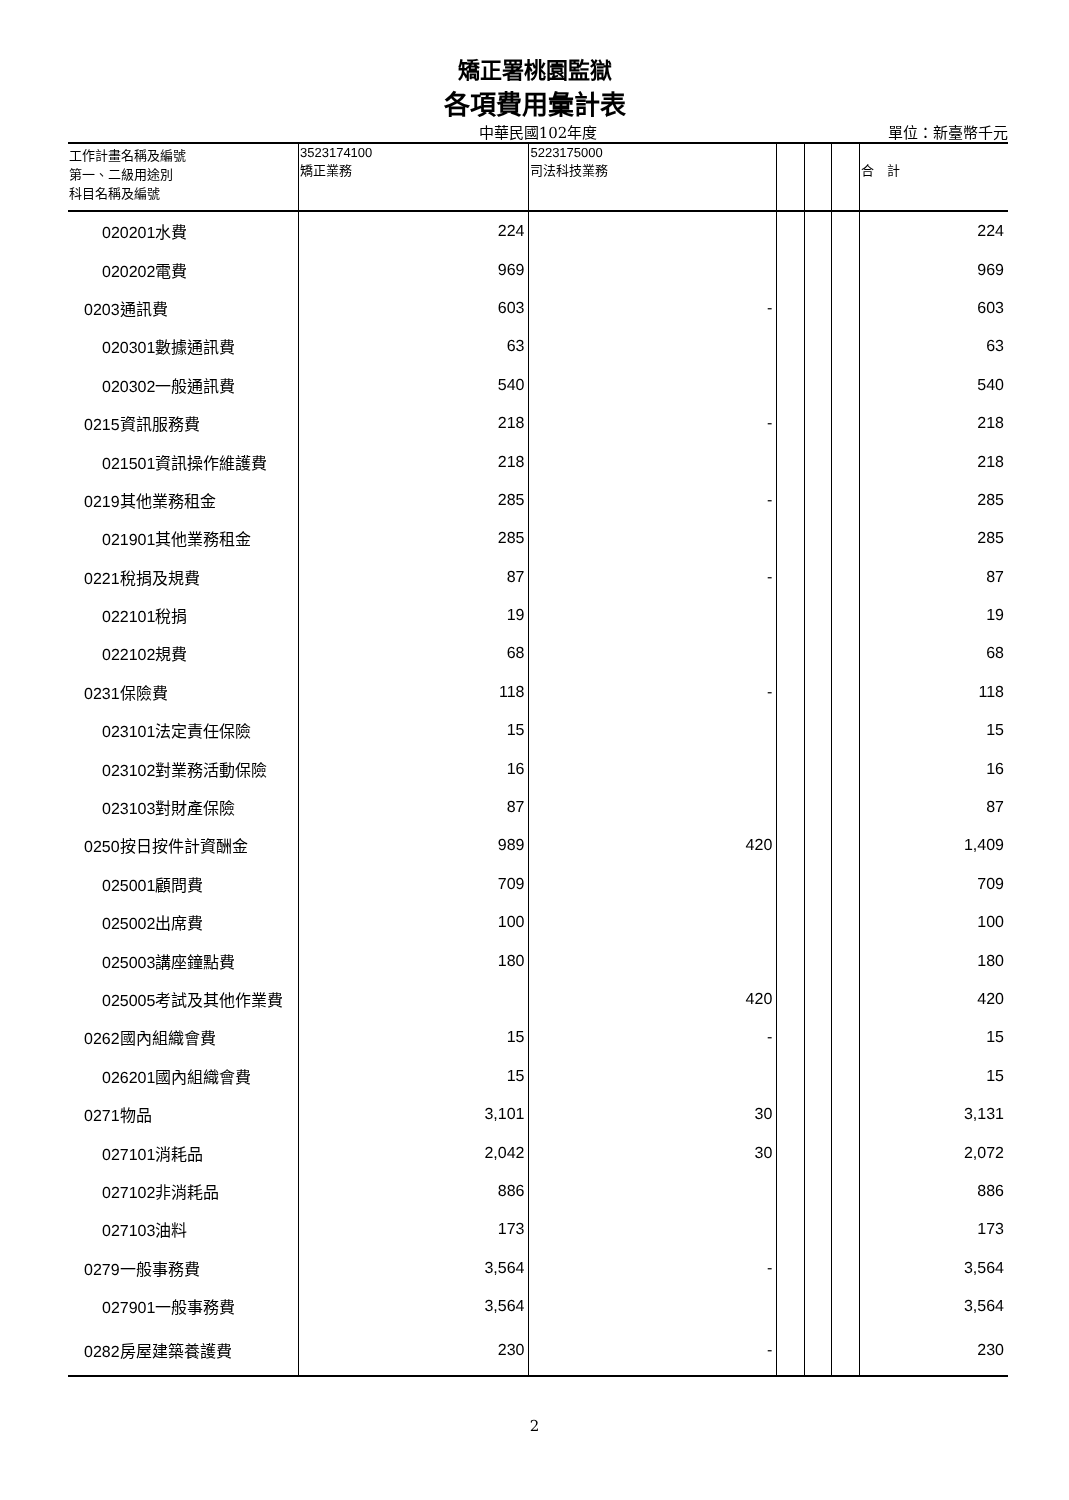矯正署桃園監獄
各項費用彙計表
中華民國102年度 單位：新臺幣千元
| 工作計畫名稱及編號 第一、二級用途別 科目名稱及編號 | 3523174100 矯正業務 | 5223175000 司法科技業務 | | | | 合 計 |
| --- | --- | --- | --- | --- | --- | --- |
| 020201水費 | 224 | | | | | 224 |
| 020202電費 | 969 | | | | | 969 |
| 0203通訊費 | 603 | - | | | | 603 |
| 020301數據通訊費 | 63 | | | | | 63 |
| 020302一般通訊費 | 540 | | | | | 540 |
| 0215資訊服務費 | 218 | - | | | | 218 |
| 021501資訊操作維護費 | 218 | | | | | 218 |
| 0219其他業務租金 | 285 | - | | | | 285 |
| 021901其他業務租金 | 285 | | | | | 285 |
| 0221稅捐及規費 | 87 | - | | | | 87 |
| 022101稅捐 | 19 | | | | | 19 |
| 022102規費 | 68 | | | | | 68 |
| 0231保險費 | 118 | - | | | | 118 |
| 023101法定責任保險 | 15 | | | | | 15 |
| 023102對業務活動保險 | 16 | | | | | 16 |
| 023103對財產保險 | 87 | | | | | 87 |
| 0250按日按件計資酬金 | 989 | 420 | | | | 1,409 |
| 025001顧問費 | 709 | | | | | 709 |
| 025002出席費 | 100 | | | | | 100 |
| 025003講座鐘點費 | 180 | | | | | 180 |
| 025005考試及其他作業費 | | 420 | | | | 420 |
| 0262國內組織會費 | 15 | - | | | | 15 |
| 026201國內組織會費 | 15 | | | | | 15 |
| 0271物品 | 3,101 | 30 | | | | 3,131 |
| 027101消耗品 | 2,042 | 30 | | | | 2,072 |
| 027102非消耗品 | 886 | | | | | 886 |
| 027103油料 | 173 | | | | | 173 |
| 0279一般事務費 | 3,564 | - | | | | 3,564 |
| 027901一般事務費 | 3,564 | | | | | 3,564 |
| 0282房屋建築養護費 | 230 | - | | | | 230 |
2